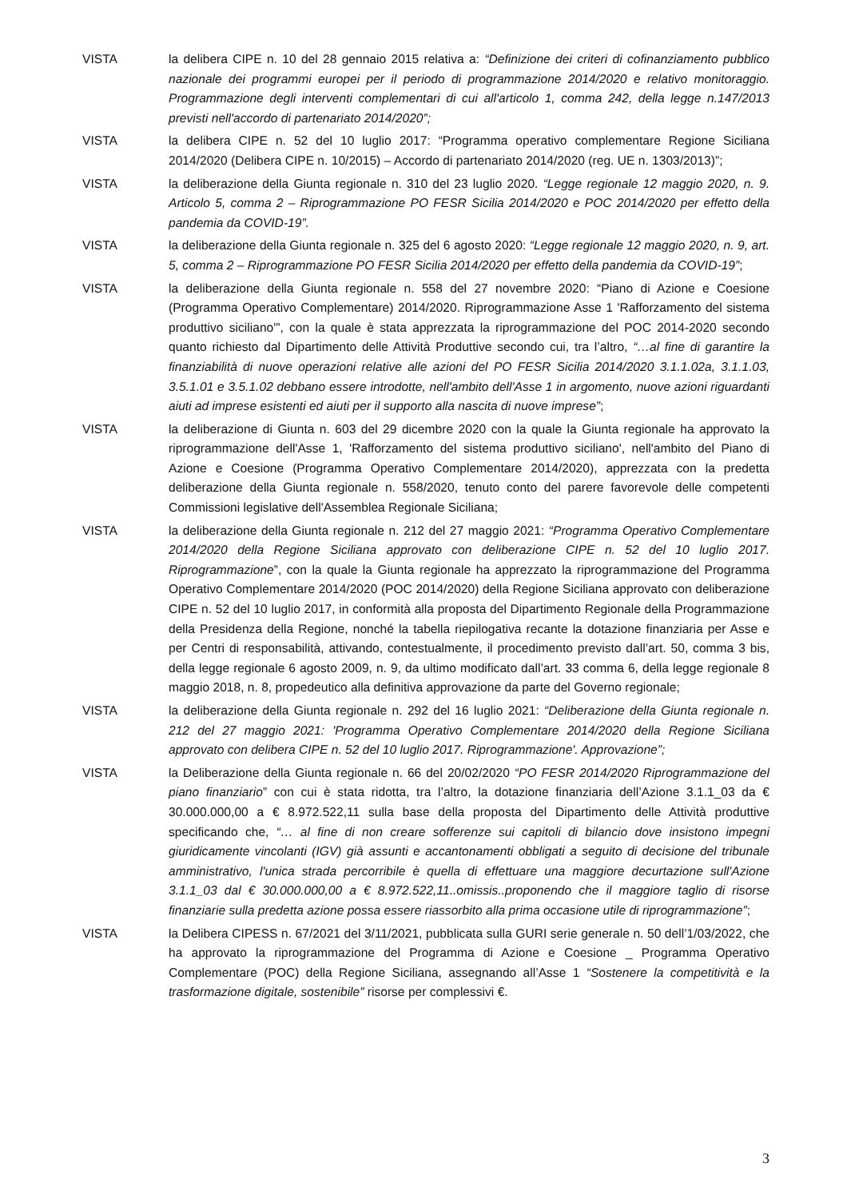VISTA la delibera CIPE n. 10 del 28 gennaio 2015 relativa a: “Definizione dei criteri di cofinanziamento pubblico nazionale dei programmi europei per il periodo di programmazione 2014/2020 e relativo monitoraggio. Programmazione degli interventi complementari di cui all'articolo 1, comma 242, della legge n.147/2013 previsti nell'accordo di partenariato 2014/2020”;
VISTA la delibera CIPE n. 52 del 10 luglio 2017: “Programma operativo complementare Regione Siciliana 2014/2020 (Delibera CIPE n. 10/2015) – Accordo di partenariato 2014/2020 (reg. UE n. 1303/2013)”;
VISTA la deliberazione della Giunta regionale n. 310 del 23 luglio 2020. “Legge regionale 12 maggio 2020, n. 9. Articolo 5, comma 2 – Riprogrammazione PO FESR Sicilia 2014/2020 e POC 2014/2020 per effetto della pandemia da COVID-19”.
VISTA la deliberazione della Giunta regionale n. 325 del 6 agosto 2020: “Legge regionale 12 maggio 2020, n. 9, art. 5, comma 2 – Riprogrammazione PO FESR Sicilia 2014/2020 per effetto della pandemia da COVID-19”;
VISTA la deliberazione della Giunta regionale n. 558 del 27 novembre 2020: “Piano di Azione e Coesione (Programma Operativo Complementare) 2014/2020. Riprogrammazione Asse 1 'Rafforzamento del sistema produttivo siciliano'”, con la quale è stata apprezzata la riprogrammazione del POC 2014-2020 secondo quanto richiesto dal Dipartimento delle Attività Produttive secondo cui, tra l’altro, “…al fine di garantire la finanziabilità di nuove operazioni relative alle azioni del PO FESR Sicilia 2014/2020 3.1.1.02a, 3.1.1.03, 3.5.1.01 e 3.5.1.02 debbano essere introdotte, nell'ambito dell'Asse 1 in argomento, nuove azioni riguardanti aiuti ad imprese esistenti ed aiuti per il supporto alla nascita di nuove imprese”;
VISTA la deliberazione di Giunta n. 603 del 29 dicembre 2020 con la quale la Giunta regionale ha approvato la riprogrammazione dell'Asse 1, 'Rafforzamento del sistema produttivo siciliano', nell'ambito del Piano di Azione e Coesione (Programma Operativo Complementare 2014/2020), apprezzata con la predetta deliberazione della Giunta regionale n. 558/2020, tenuto conto del parere favorevole delle competenti Commissioni legislative dell'Assemblea Regionale Siciliana;
VISTA la deliberazione della Giunta regionale n. 212 del 27 maggio 2021: “Programma Operativo Complementare 2014/2020 della Regione Siciliana approvato con deliberazione CIPE n. 52 del 10 luglio 2017. Riprogrammazione”, con la quale la Giunta regionale ha apprezzato la riprogrammazione del Programma Operativo Complementare 2014/2020 (POC 2014/2020) della Regione Siciliana approvato con deliberazione CIPE n. 52 del 10 luglio 2017, in conformità alla proposta del Dipartimento Regionale della Programmazione della Presidenza della Regione, nonché la tabella riepilogativa recante la dotazione finanziaria per Asse e per Centri di responsabilità, attivando, contestualmente, il procedimento previsto dall’art. 50, comma 3 bis, della legge regionale 6 agosto 2009, n. 9, da ultimo modificato dall’art. 33 comma 6, della legge regionale 8 maggio 2018, n. 8, propedeutico alla definitiva approvazione da parte del Governo regionale;
VISTA la deliberazione della Giunta regionale n. 292 del 16 luglio 2021: “Deliberazione della Giunta regionale n. 212 del 27 maggio 2021: 'Programma Operativo Complementare 2014/2020 della Regione Siciliana approvato con delibera CIPE n. 52 del 10 luglio 2017. Riprogrammazione'. Approvazione”;
VISTA la Deliberazione della Giunta regionale n. 66 del 20/02/2020 “PO FESR 2014/2020 Riprogrammazione del piano finanziario” con cui è stata ridotta, tra l’altro, la dotazione finanziaria dell’Azione 3.1.1_03 da € 30.000.000,00 a € 8.972.522,11 sulla base della proposta del Dipartimento delle Attività produttive specificando che, “… al fine di non creare sofferenze sui capitoli di bilancio dove insistono impegni giuridicamente vincolanti (IGV) già assunti e accantonamenti obbligati a seguito di decisione del tribunale amministrativo, l'unica strada percorribile è quella di effettuare una maggiore decurtazione sull'Azione 3.1.1_03 dal € 30.000.000,00 a € 8.972.522,11..omissis..proponendo che il maggiore taglio di risorse finanziarie sulla predetta azione possa essere riassorbito alla prima occasione utile di riprogrammazione”;
VISTA la Delibera CIPESS n. 67/2021 del 3/11/2021, pubblicata sulla GURI serie generale n. 50 dell’1/03/2022, che ha approvato la riprogrammazione del Programma di Azione e Coesione _ Programma Operativo Complementare (POC) della Regione Siciliana, assegnando all’Asse 1 “Sostenere la competitività e la trasformazione digitale, sostenibile” risorse per complessivi €.
3